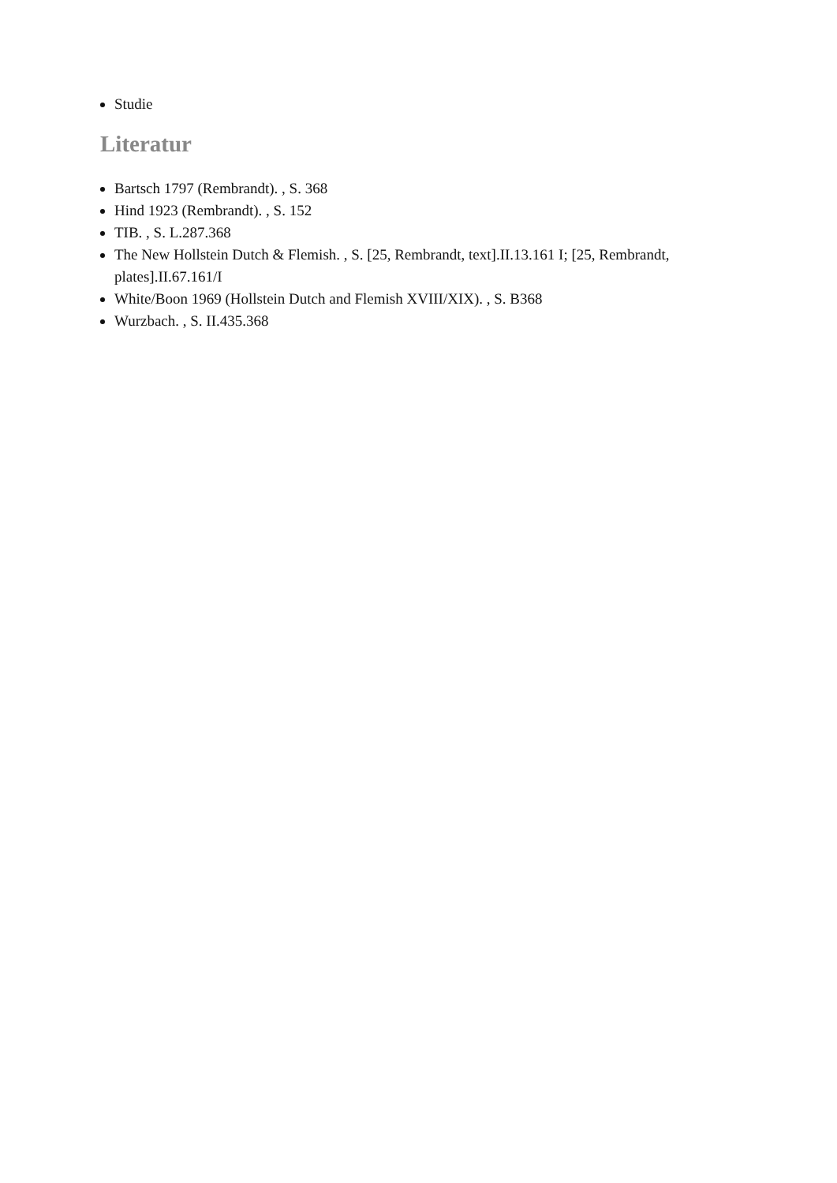Studie
Literatur
Bartsch 1797 (Rembrandt). , S. 368
Hind 1923 (Rembrandt). , S. 152
TIB. , S. L.287.368
The New Hollstein Dutch & Flemish. , S. [25, Rembrandt, text].II.13.161 I; [25, Rembrandt, plates].II.67.161/I
White/Boon 1969 (Hollstein Dutch and Flemish XVIII/XIX). , S. B368
Wurzbach. , S. II.435.368